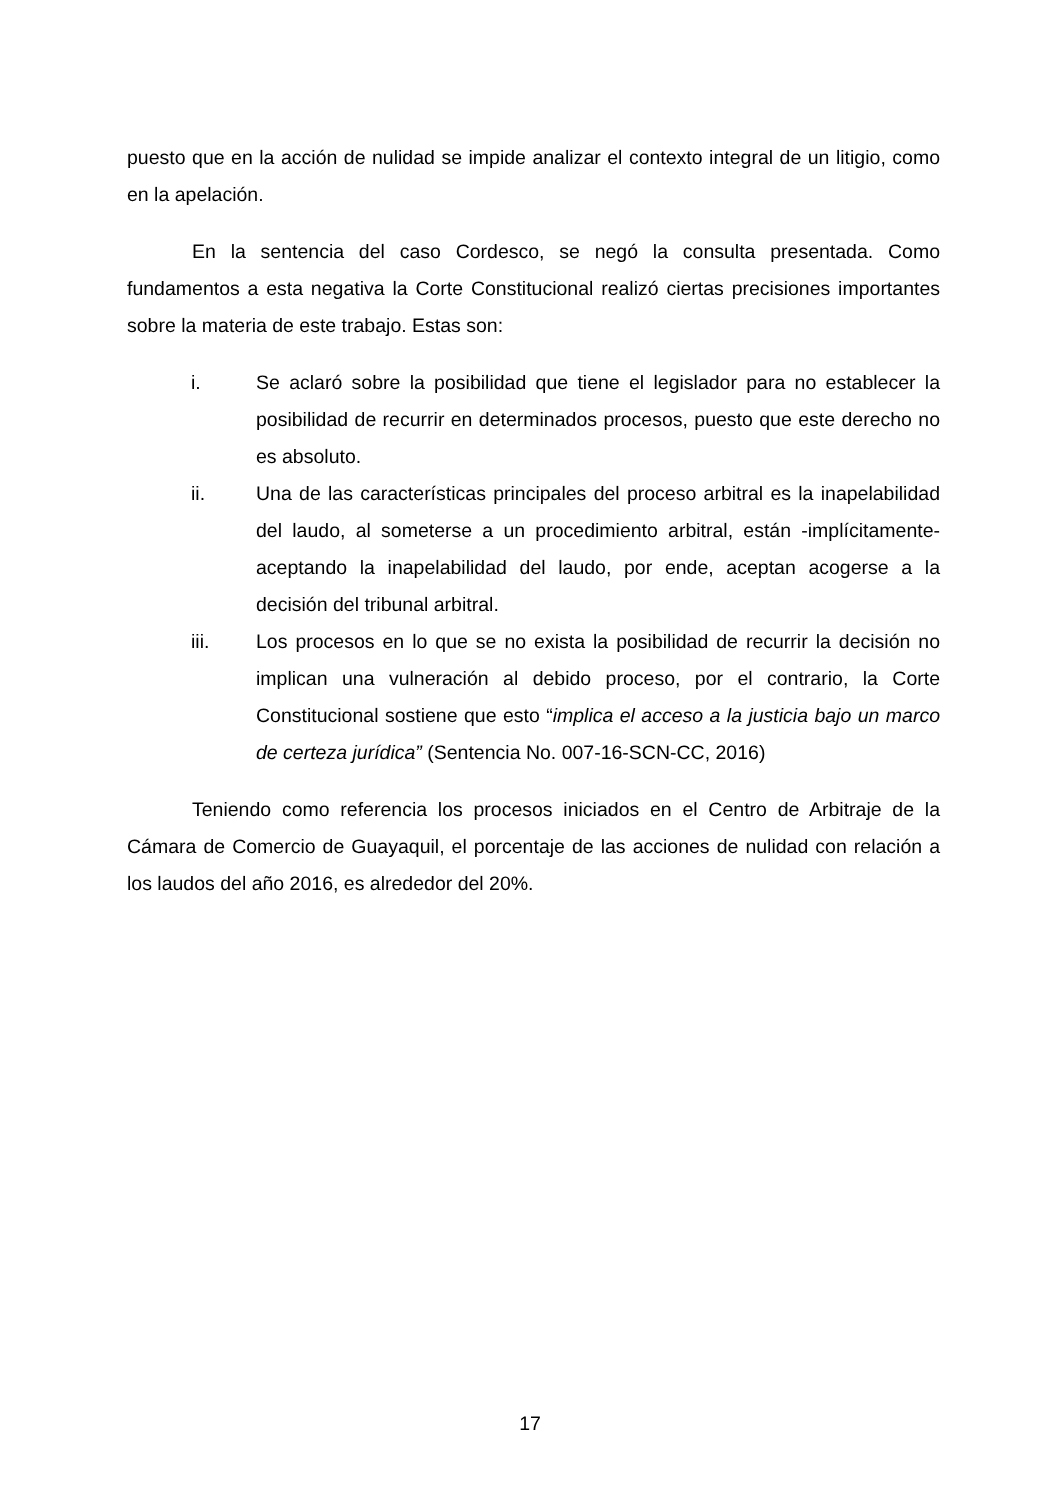puesto que en la acción de nulidad se impide analizar el contexto integral de un litigio, como en la apelación.
En la sentencia del caso Cordesco, se negó la consulta presentada. Como fundamentos a esta negativa la Corte Constitucional realizó ciertas precisiones importantes sobre la materia de este trabajo. Estas son:
i. Se aclaró sobre la posibilidad que tiene el legislador para no establecer la posibilidad de recurrir en determinados procesos, puesto que este derecho no es absoluto.
ii. Una de las características principales del proceso arbitral es la inapelabilidad del laudo, al someterse a un procedimiento arbitral, están -implícitamente- aceptando la inapelabilidad del laudo, por ende, aceptan acogerse a la decisión del tribunal arbitral.
iii. Los procesos en lo que se no exista la posibilidad de recurrir la decisión no implican una vulneración al debido proceso, por el contrario, la Corte Constitucional sostiene que esto “implica el acceso a la justicia bajo un marco de certeza jurídica” (Sentencia No. 007-16-SCN-CC, 2016)
Teniendo como referencia los procesos iniciados en el Centro de Arbitraje de la Cámara de Comercio de Guayaquil, el porcentaje de las acciones de nulidad con relación a los laudos del año 2016, es alrededor del 20%.
17